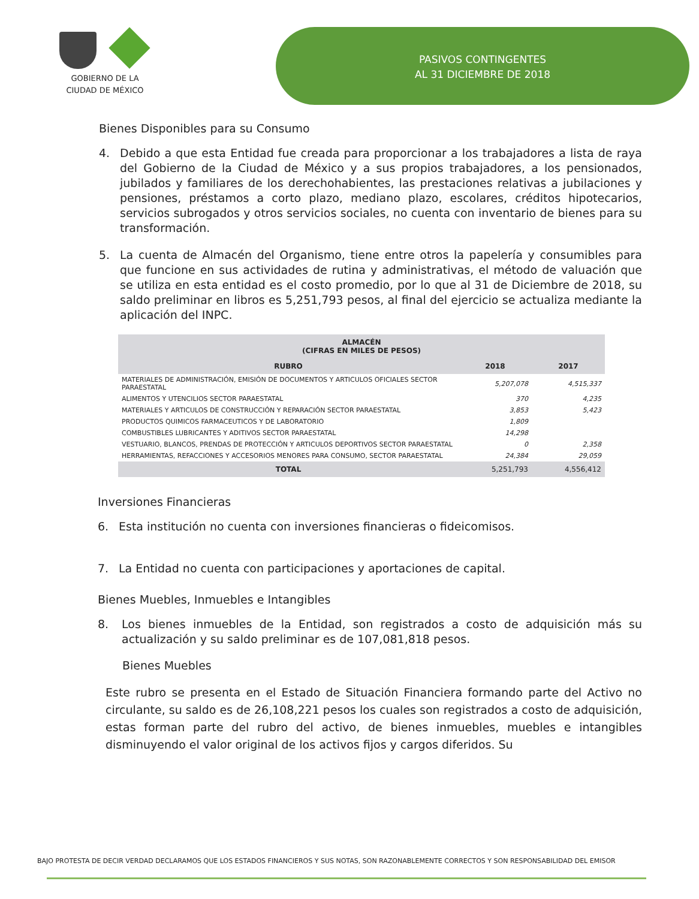GOBIERNO DE LA
CIUDAD DE MÉXICO
PASIVOS CONTINGENTES
AL 31 DICIEMBRE DE 2018
Bienes Disponibles para su Consumo
4. Debido a que esta Entidad fue creada para proporcionar a los trabajadores a lista de raya del Gobierno de la Ciudad de México y a sus propios trabajadores, a los pensionados, jubilados y familiares de los derechohabientes, las prestaciones relativas a jubilaciones y pensiones, préstamos a corto plazo, mediano plazo, escolares, créditos hipotecarios, servicios subrogados y otros servicios sociales, no cuenta con inventario de bienes para su transformación.
5. La cuenta de Almacén del Organismo, tiene entre otros la papelería y consumibles para que funcione en sus actividades de rutina y administrativas, el método de valuación que se utiliza en esta entidad es el costo promedio, por lo que al 31 de Diciembre de 2018, su saldo preliminar en libros es 5,251,793 pesos, al final del ejercicio se actualiza mediante la aplicación del INPC.
| ALMACÉN (CIFRAS EN MILES DE PESOS) | | |
| --- | --- | --- |
| RUBRO | 2018 | 2017 |
| MATERIALES DE ADMINISTRACIÓN, EMISIÓN DE DOCUMENTOS Y ARTICULOS OFICIALES SECTOR PARAESTATAL | 5,207,078 | 4,515,337 |
| ALIMENTOS Y UTENCILIOS SECTOR PARAESTATAL | 370 | 4,235 |
| MATERIALES Y ARTICULOS DE CONSTRUCCIÓN Y REPARACIÓN SECTOR PARAESTATAL | 3,853 | 5,423 |
| PRODUCTOS QUIMICOS FARMACEUTICOS Y DE LABORATORIO | 1,809 | |
| COMBUSTIBLES LUBRICANTES Y ADITIVOS SECTOR PARAESTATAL | 14,298 | |
| VESTUARIO, BLANCOS, PRENDAS DE PROTECCIÓN Y ARTICULOS DEPORTIVOS SECTOR PARAESTATAL | 0 | 2,358 |
| HERRAMIENTAS, REFACCIONES Y ACCESORIOS MENORES PARA CONSUMO, SECTOR PARAESTATAL | 24,384 | 29,059 |
| TOTAL | 5,251,793 | 4,556,412 |
Inversiones Financieras
6. Esta institución no cuenta con inversiones financieras o fideicomisos.
7. La Entidad no cuenta con participaciones y aportaciones de capital.
Bienes Muebles, Inmuebles e Intangibles
8. Los bienes inmuebles de la Entidad, son registrados a costo de adquisición más su actualización y su saldo preliminar es de 107,081,818 pesos.
Bienes Muebles
Este rubro se presenta en el Estado de Situación Financiera formando parte del Activo no circulante, su saldo es de 26,108,221 pesos los cuales son registrados a costo de adquisición, estas forman parte del rubro del activo, de bienes inmuebles, muebles e intangibles disminuyendo el valor original de los activos fijos y cargos diferidos. Su
BAJO PROTESTA DE DECIR VERDAD DECLARAMOS QUE LOS ESTADOS FINANCIEROS Y SUS NOTAS, SON RAZONABLEMENTE CORRECTOS Y SON RESPONSABILIDAD DEL EMISOR